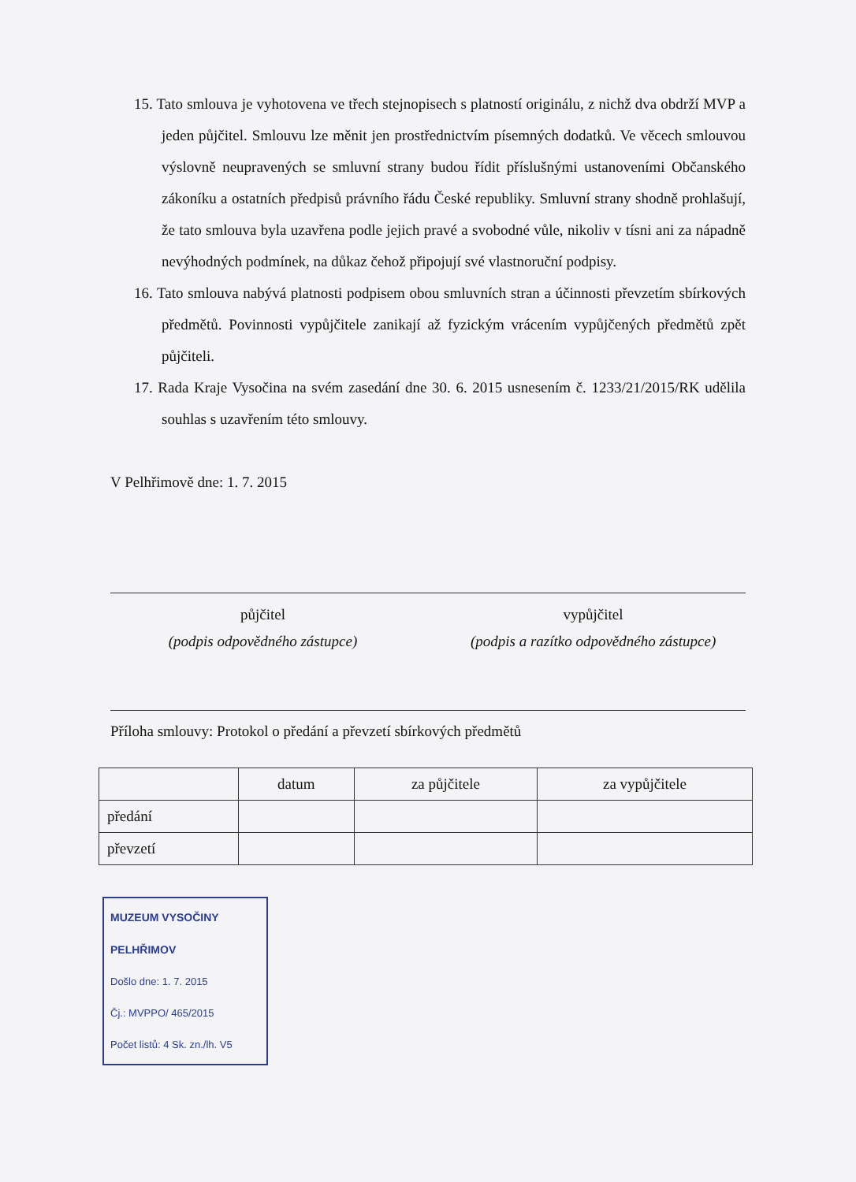15. Tato smlouva je vyhotovena ve třech stejnopisech s platností originálu, z nichž dva obdrží MVP a jeden půjčitel. Smlouvu lze měnit jen prostřednictvím písemných dodatků. Ve věcech smlouvou výslovně neupravených se smluvní strany budou řídit příslušnými ustanoveními Občanského zákoníku a ostatních předpisů právního řádu České republiky. Smluvní strany shodně prohlašují, že tato smlouva byla uzavřena podle jejich pravé a svobodné vůle, nikoliv v tísni ani za nápadně nevýhodných podmínek, na důkaz čehož připojují své vlastnoruční podpisy.
16. Tato smlouva nabývá platnosti podpisem obou smluvních stran a účinnosti převzetím sbírkových předmětů. Povinnosti vypůjčitele zanikají až fyzickým vrácením vypůjčených předmětů zpět půjčiteli.
17. Rada Kraje Vysočina na svém zasedání dne 30. 6. 2015 usnesením č. 1233/21/2015/RK udělila souhlas s uzavřením této smlouvy.
V Pelhřimově dne: 1. 7. 2015
půjčitel
(podpis odpovědného zástupce)
vypůjčitel
(podpis a razítko odpovědného zástupce)
Příloha smlouvy: Protokol o předání a převzetí sbírkových předmětů
| | datum | za půjčitele | za vypůjčitele |
| --- | --- | --- | --- |
| předání | | | |
| převzetí | | | |
MUZEUM VYSOČINY PELHŘIMOV
Došlo dne: 1. 7. 2015
Čj.: MVPPO/ 465/2015
Počet listů: 4 Sk. zn./lh. V5